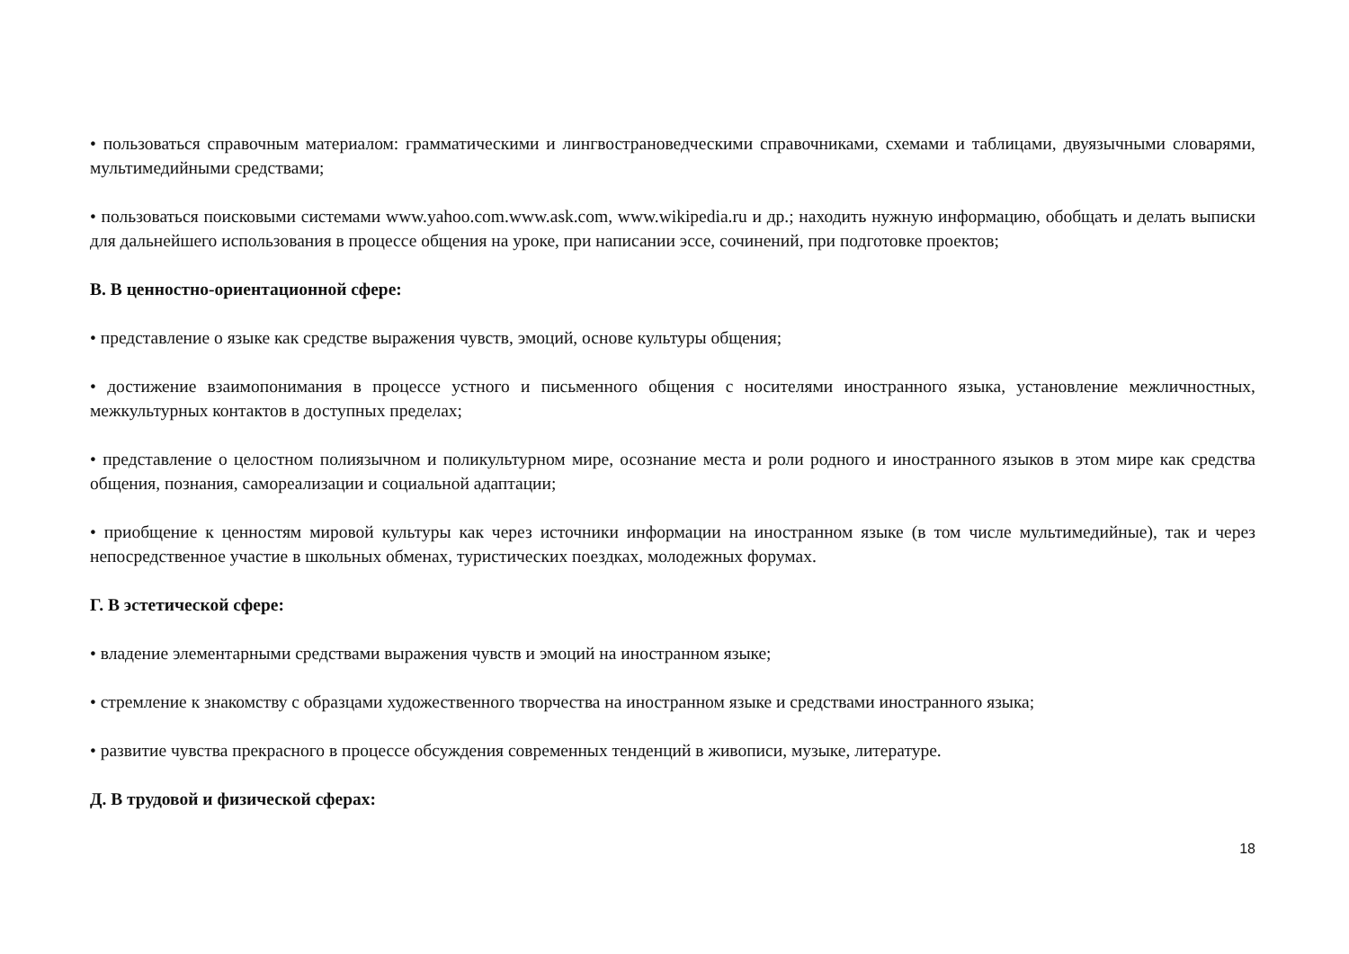• пользоваться справочным материалом: грамматическими и лингвострановедческими справочниками, схемами и таблицами, двуязычными словарями, мультимедийными средствами;
• пользоваться поисковыми системами www.yahoo.com.www.ask.com, www.wikipedia.ru и др.; находить нужную информацию, обобщать и делать выписки для дальнейшего использования в процессе общения на уроке, при написании эссе, сочинений, при подготовке проектов;
В. В ценностно-ориентационной сфере:
• представление о языке как средстве выражения чувств, эмоций, основе культуры общения;
• достижение взаимопонимания в процессе устного и письменного общения с носителями иностранного языка, установление межличностных, межкультурных контактов в доступных пределах;
• представление о целостном полиязычном и поликультурном мире, осознание места и роли родного и иностранного языков в этом мире как средства общения, познания, самореализации и социальной адаптации;
• приобщение к ценностям мировой культуры как через источники информации на иностранном языке (в том числе мультимедийные), так и через непосредственное участие в школьных обменах, туристических поездках, молодежных форумах.
Г. В эстетической сфере:
• владение элементарными средствами выражения чувств и эмоций на иностранном языке;
• стремление к знакомству с образцами художественного творчества на иностранном языке и средствами иностранного языка;
• развитие чувства прекрасного в процессе обсуждения современных тенденций в живописи, музыке, литературе.
Д. В трудовой и физической сферах:
18